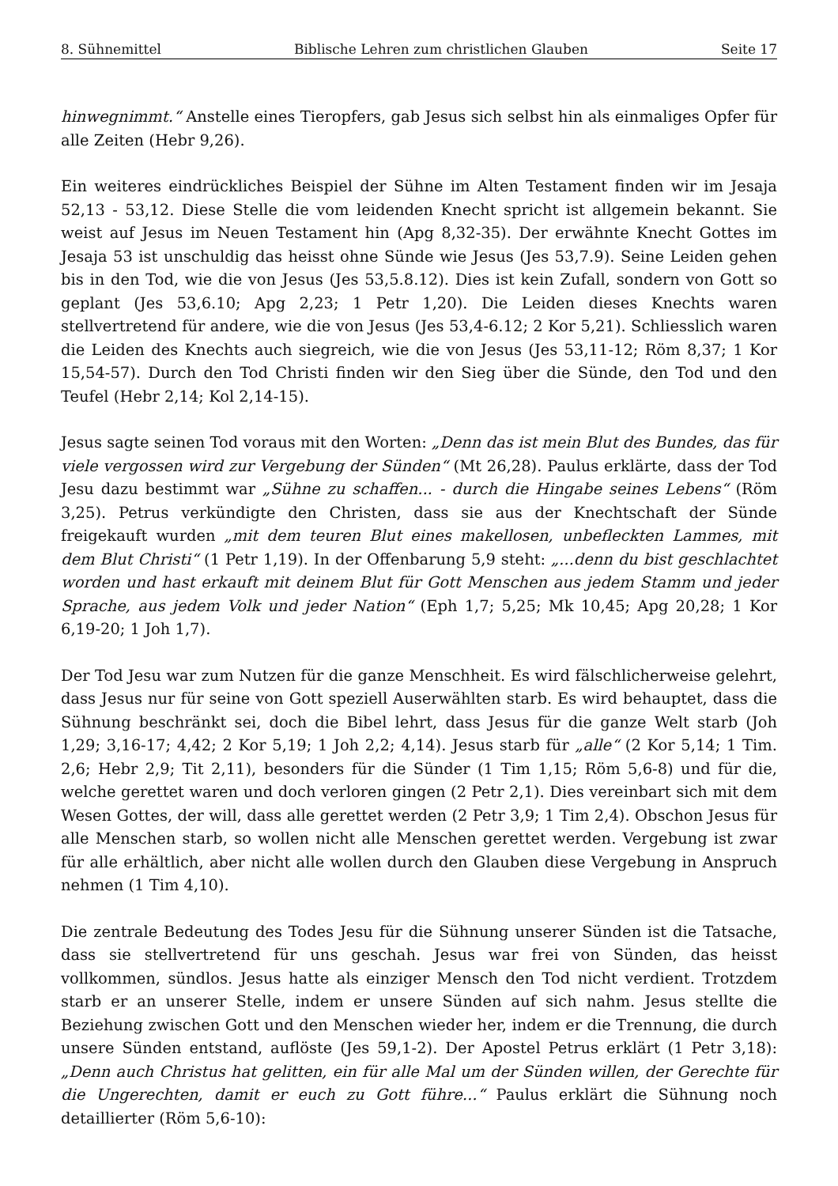8. Sühnemittel Biblische Lehren zum christlichen Glauben Seite 17
hinwegnimmt.“ Anstelle eines Tieropfers, gab Jesus sich selbst hin als einmaliges Opfer für alle Zeiten (Hebr 9,26).
Ein weiteres eindrückliches Beispiel der Sühne im Alten Testament finden wir im Jesaja 52,13 - 53,12. Diese Stelle die vom leidenden Knecht spricht ist allgemein bekannt. Sie weist auf Jesus im Neuen Testament hin (Apg 8,32-35). Der erwähnte Knecht Gottes im Jesaja 53 ist unschuldig das heisst ohne Sünde wie Jesus (Jes 53,7.9). Seine Leiden gehen bis in den Tod, wie die von Jesus (Jes 53,5.8.12). Dies ist kein Zufall, sondern von Gott so geplant (Jes 53,6.10; Apg 2,23; 1 Petr 1,20). Die Leiden dieses Knechts waren stellvertretend für andere, wie die von Jesus (Jes 53,4-6.12; 2 Kor 5,21). Schliesslich waren die Leiden des Knechts auch siegreich, wie die von Jesus (Jes 53,11-12; Röm 8,37; 1 Kor 15,54-57). Durch den Tod Christi finden wir den Sieg über die Sünde, den Tod und den Teufel (Hebr 2,14; Kol 2,14-15).
Jesus sagte seinen Tod voraus mit den Worten: „Denn das ist mein Blut des Bundes, das für viele vergossen wird zur Vergebung der Sünden“ (Mt 26,28). Paulus erklärte, dass der Tod Jesu dazu bestimmt war „Sühne zu schaffen... - durch die Hingabe seines Lebens“ (Röm 3,25). Petrus verkündigte den Christen, dass sie aus der Knechtschaft der Sünde freigekauft wurden „mit dem teuren Blut eines makellosen, unbefleckten Lammes, mit dem Blut Christi“ (1 Petr 1,19). In der Offenbarung 5,9 steht: „...denn du bist geschlachtet worden und hast erkauft mit deinem Blut für Gott Menschen aus jedem Stamm und jeder Sprache, aus jedem Volk und jeder Nation“ (Eph 1,7; 5,25; Mk 10,45; Apg 20,28; 1 Kor 6,19-20; 1 Joh 1,7).
Der Tod Jesu war zum Nutzen für die ganze Menschheit. Es wird fälschlicherweise gelehrt, dass Jesus nur für seine von Gott speziell Auserwählten starb. Es wird behauptet, dass die Sühnung beschränkt sei, doch die Bibel lehrt, dass Jesus für die ganze Welt starb (Joh 1,29; 3,16-17; 4,42; 2 Kor 5,19; 1 Joh 2,2; 4,14). Jesus starb für „alle“ (2 Kor 5,14; 1 Tim. 2,6; Hebr 2,9; Tit 2,11), besonders für die Sünder (1 Tim 1,15; Röm 5,6-8) und für die, welche gerettet waren und doch verloren gingen (2 Petr 2,1). Dies vereinbart sich mit dem Wesen Gottes, der will, dass alle gerettet werden (2 Petr 3,9; 1 Tim 2,4). Obschon Jesus für alle Menschen starb, so wollen nicht alle Menschen gerettet werden. Vergebung ist zwar für alle erhältlich, aber nicht alle wollen durch den Glauben diese Vergebung in Anspruch nehmen (1 Tim 4,10).
Die zentrale Bedeutung des Todes Jesu für die Sühnung unserer Sünden ist die Tatsache, dass sie stellvertretend für uns geschah. Jesus war frei von Sünden, das heisst vollkommen, sündlos. Jesus hatte als einziger Mensch den Tod nicht verdient. Trotzdem starb er an unserer Stelle, indem er unsere Sünden auf sich nahm. Jesus stellte die Beziehung zwischen Gott und den Menschen wieder her, indem er die Trennung, die durch unsere Sünden entstand, auflöste (Jes 59,1-2). Der Apostel Petrus erklärt (1 Petr 3,18): „Denn auch Christus hat gelitten, ein für alle Mal um der Sünden willen, der Gerechte für die Ungerechten, damit er euch zu Gott führe...“ Paulus erklärt die Sühnung noch detaillierter (Röm 5,6-10):